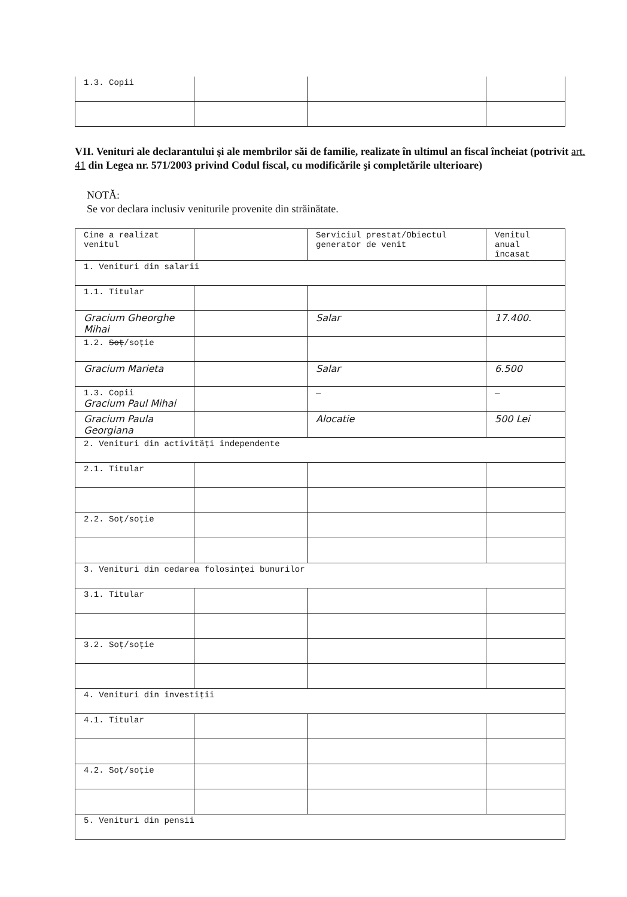| 1.3. Copii | | | |
VII. Venituri ale declarantului şi ale membrilor săi de familie, realizate în ultimul an fiscal încheiat (potrivit art. 41 din Legea nr. 571/2003 privind Codul fiscal, cu modificările şi completările ulterioare)
NOTĂ:
Se vor declara inclusiv veniturile provenite din străinătate.
| Cine a realizat venitul | | Serviciul prestat/Obiectul generator de venit | Venitul anual încasat |
| --- | --- | --- | --- |
| 1. Venituri din salarii | | | |
| 1.1. Titular | | | |
| Gracium Gheorghe Mihai | | Salar | 17.400. |
| 1.2. Soț /soție | | | |
| Gracium Marieta | | Salar | 6.500 |
| 1.3. Copii Gracium Paul Mihai | | — | — |
| Gracium Paula Georgiana | | Alocatie | 500 Lei |
| 2. Venituri din activități independente | | | |
| 2.1. Titular | | | |
| 2.2. Soț/soție | | | |
| 3. Venituri din cedarea folosinței bunurilor | | | |
| 3.1. Titular | | | |
| 3.2. Soț/soție | | | |
| 4. Venituri din investiții | | | |
| 4.1. Titular | | | |
| 4.2. Soț/soție | | | |
| 5. Venituri din pensii | | | |